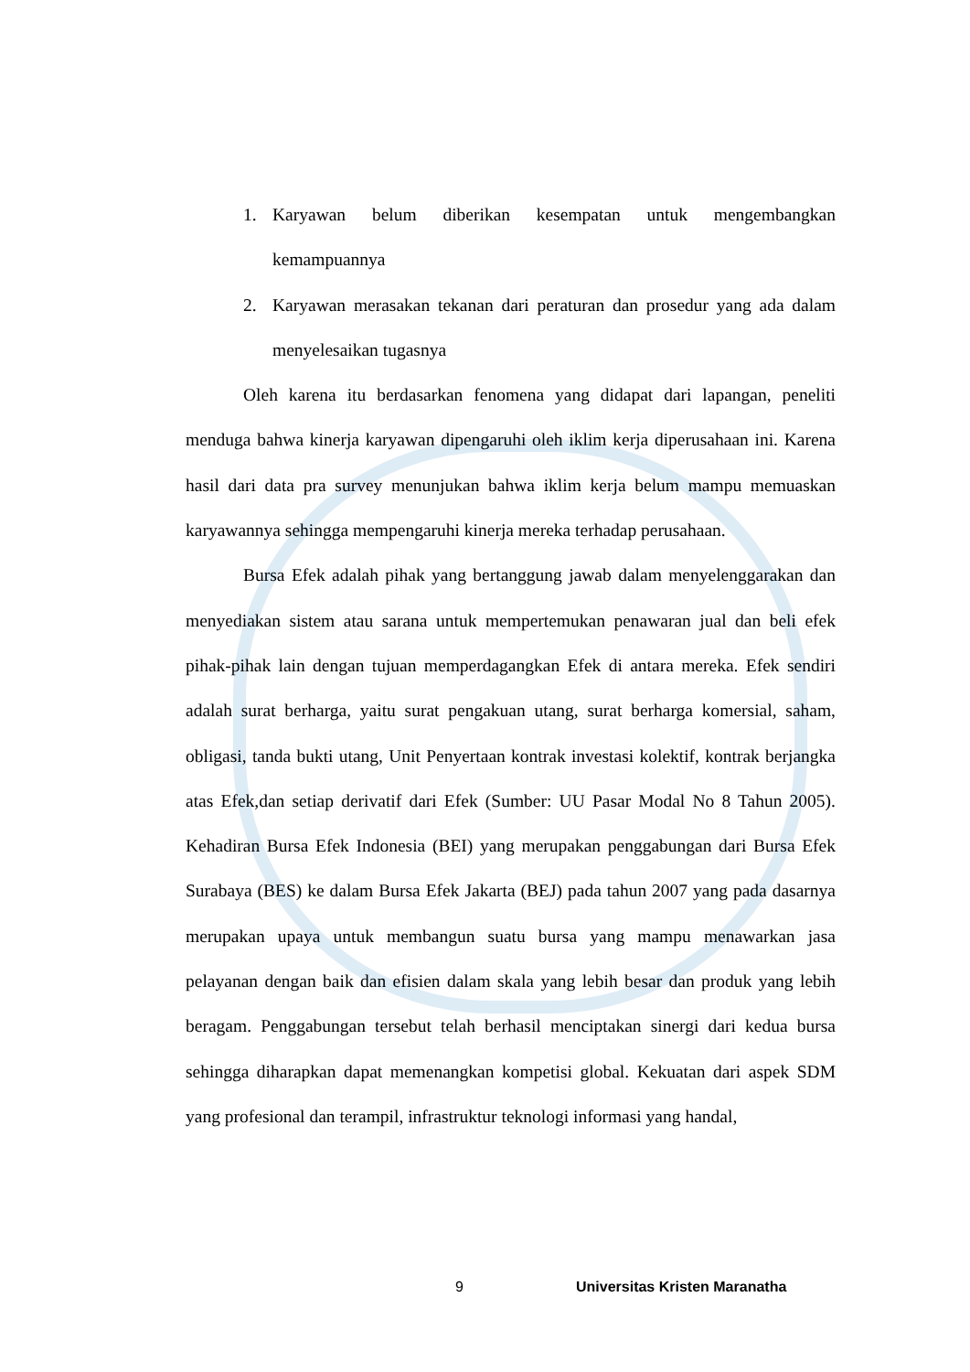1. Karyawan belum diberikan kesempatan untuk mengembangkan kemampuannya
2. Karyawan merasakan tekanan dari peraturan dan prosedur yang ada dalam menyelesaikan tugasnya
Oleh karena itu berdasarkan fenomena yang didapat dari lapangan, peneliti menduga bahwa kinerja karyawan dipengaruhi oleh iklim kerja diperusahaan ini. Karena hasil dari data pra survey menunjukan bahwa iklim kerja belum mampu memuaskan karyawannya sehingga mempengaruhi kinerja mereka terhadap perusahaan.
Bursa Efek adalah pihak yang bertanggung jawab dalam menyelenggarakan dan menyediakan sistem atau sarana untuk mempertemukan penawaran jual dan beli efek pihak-pihak lain dengan tujuan memperdagangkan Efek di antara mereka. Efek sendiri adalah surat berharga, yaitu surat pengakuan utang, surat berharga komersial, saham, obligasi, tanda bukti utang, Unit Penyertaan kontrak investasi kolektif, kontrak berjangka atas Efek,dan setiap derivatif dari Efek (Sumber: UU Pasar Modal No 8 Tahun 2005). Kehadiran Bursa Efek Indonesia (BEI) yang merupakan penggabungan dari Bursa Efek Surabaya (BES) ke dalam Bursa Efek Jakarta (BEJ) pada tahun 2007 yang pada dasarnya merupakan upaya untuk membangun suatu bursa yang mampu menawarkan jasa pelayanan dengan baik dan efisien dalam skala yang lebih besar dan produk yang lebih beragam. Penggabungan tersebut telah berhasil menciptakan sinergi dari kedua bursa sehingga diharapkan dapat memenangkan kompetisi global. Kekuatan dari aspek SDM yang profesional dan terampil, infrastruktur teknologi informasi yang handal,
9 Universitas Kristen Maranatha